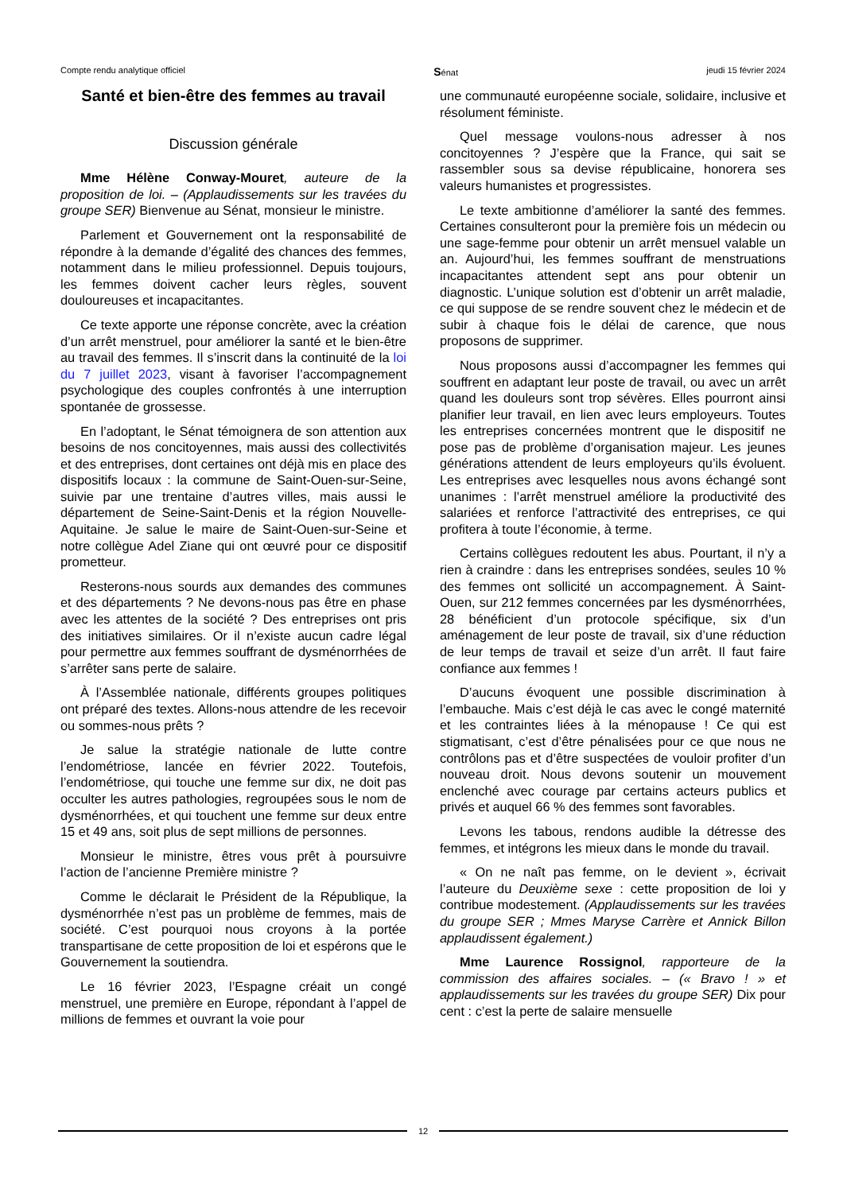Compte rendu analytique officiel Sénat jeudi 15 février 2024
Santé et bien-être des femmes au travail
Discussion générale
Mme Hélène Conway-Mouret, auteure de la proposition de loi. – (Applaudissements sur les travées du groupe SER) Bienvenue au Sénat, monsieur le ministre.
Parlement et Gouvernement ont la responsabilité de répondre à la demande d’égalité des chances des femmes, notamment dans le milieu professionnel. Depuis toujours, les femmes doivent cacher leurs règles, souvent douloureuses et incapacitantes.
Ce texte apporte une réponse concrète, avec la création d’un arrêt menstruel, pour améliorer la santé et le bien-être au travail des femmes. Il s’inscrit dans la continuité de la loi du 7 juillet 2023, visant à favoriser l’accompagnement psychologique des couples confrontés à une interruption spontanée de grossesse.
En l’adoptant, le Sénat témoignera de son attention aux besoins de nos concitoyennes, mais aussi des collectivités et des entreprises, dont certaines ont déjà mis en place des dispositifs locaux : la commune de Saint-Ouen-sur-Seine, suivie par une trentaine d’autres villes, mais aussi le département de Seine-Saint-Denis et la région Nouvelle-Aquitaine. Je salue le maire de Saint-Ouen-sur-Seine et notre collègue Adel Ziane qui ont œuvré pour ce dispositif prometteur.
Resterons-nous sourds aux demandes des communes et des départements ? Ne devons-nous pas être en phase avec les attentes de la société ? Des entreprises ont pris des initiatives similaires. Or il n’existe aucun cadre légal pour permettre aux femmes souffrant de dysménorrhées de s’arrêter sans perte de salaire.
À l’Assemblée nationale, différents groupes politiques ont préparé des textes. Allons-nous attendre de les recevoir ou sommes-nous prêts ?
Je salue la stratégie nationale de lutte contre l’endométriose, lancée en février 2022. Toutefois, l’endométriose, qui touche une femme sur dix, ne doit pas occulter les autres pathologies, regroupées sous le nom de dysménorrhées, et qui touchent une femme sur deux entre 15 et 49 ans, soit plus de sept millions de personnes.
Monsieur le ministre, êtres vous prêt à poursuivre l’action de l’ancienne Première ministre ?
Comme le déclarait le Président de la République, la dysménorrhée n’est pas un problème de femmes, mais de société. C’est pourquoi nous croyons à la portée transpartisane de cette proposition de loi et espérons que le Gouvernement la soutiendra.
Le 16 février 2023, l’Espagne créait un congé menstruel, une première en Europe, répondant à l’appel de millions de femmes et ouvrant la voie pour
une communauté européenne sociale, solidaire, inclusive et résolument féministe.
Quel message voulons-nous adresser à nos concitoyennes ? J’espère que la France, qui sait se rassembler sous sa devise républicaine, honorera ses valeurs humanistes et progressistes.
Le texte ambitionne d’améliorer la santé des femmes. Certaines consulteront pour la première fois un médecin ou une sage-femme pour obtenir un arrêt mensuel valable un an. Aujourd’hui, les femmes souffrant de menstruations incapacitantes attendent sept ans pour obtenir un diagnostic. L’unique solution est d’obtenir un arrêt maladie, ce qui suppose de se rendre souvent chez le médecin et de subir à chaque fois le délai de carence, que nous proposons de supprimer.
Nous proposons aussi d’accompagner les femmes qui souffrent en adaptant leur poste de travail, ou avec un arrêt quand les douleurs sont trop sévères. Elles pourront ainsi planifier leur travail, en lien avec leurs employeurs. Toutes les entreprises concernées montrent que le dispositif ne pose pas de problème d’organisation majeur. Les jeunes générations attendent de leurs employeurs qu’ils évoluent. Les entreprises avec lesquelles nous avons échangé sont unanimes : l’arrêt menstruel améliore la productivité des salariées et renforce l’attractivité des entreprises, ce qui profitera à toute l’économie, à terme.
Certains collègues redoutent les abus. Pourtant, il n’y a rien à craindre : dans les entreprises sondées, seules 10 % des femmes ont sollicité un accompagnement. À Saint-Ouen, sur 212 femmes concernées par les dysménorrhées, 28 bénéficient d’un protocole spécifique, six d’un aménagement de leur poste de travail, six d’une réduction de leur temps de travail et seize d’un arrêt. Il faut faire confiance aux femmes !
D’aucuns évoquent une possible discrimination à l’embauche. Mais c’est déjà le cas avec le congé maternité et les contraintes liées à la ménopause ! Ce qui est stigmatisant, c’est d’être pénalisées pour ce que nous ne contrôlons pas et d’être suspectées de vouloir profiter d’un nouveau droit. Nous devons soutenir un mouvement enclenché avec courage par certains acteurs publics et privés et auquel 66 % des femmes sont favorables.
Levons les tabous, rendons audible la détresse des femmes, et intégrons les mieux dans le monde du travail.
« On ne naît pas femme, on le devient », écrivait l’auteure du Deuxième sexe : cette proposition de loi y contribue modestement. (Applaudissements sur les travées du groupe SER ; Mmes Maryse Carrère et Annick Billon applaudissent également.)
Mme Laurence Rossignol, rapporteure de la commission des affaires sociales. – (« Bravo ! » et applaudissements sur les travées du groupe SER) Dix pour cent : c’est la perte de salaire mensuelle
12